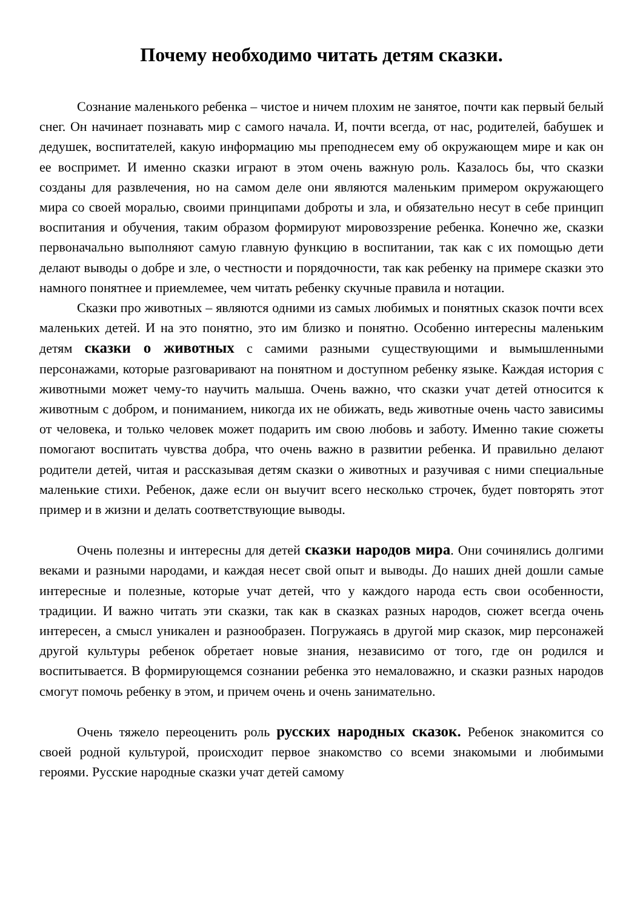Почему необходимо читать детям сказки.
Сознание маленького ребенка – чистое и ничем плохим не занятое, почти как первый белый снег. Он начинает познавать мир с самого начала. И, почти всегда, от нас, родителей, бабушек и дедушек, воспитателей, какую информацию мы преподнесем ему об окружающем мире и как он ее воспримет. И именно сказки играют в этом очень важную роль. Казалось бы, что сказки созданы для развлечения, но на самом деле они являются маленьким примером окружающего мира со своей моралью, своими принципами доброты и зла, и обязательно несут в себе принцип воспитания и обучения, таким образом формируют мировоззрение ребенка. Конечно же, сказки первоначально выполняют самую главную функцию в воспитании, так как с их помощью дети делают выводы о добре и зле, о честности и порядочности, так как ребенку на примере сказки это намного понятнее и приемлемее, чем читать ребенку скучные правила и нотации.
Сказки про животных – являются одними из самых любимых и понятных сказок почти всех маленьких детей. И на это понятно, это им близко и понятно. Особенно интересны маленьким детям сказки о животных с самими разными существующими и вымышленными персонажами, которые разговаривают на понятном и доступном ребенку языке. Каждая история с животными может чему-то научить малыша. Очень важно, что сказки учат детей относится к животным с добром, и пониманием, никогда их не обижать, ведь животные очень часто зависимы от человека, и только человек может подарить им свою любовь и заботу. Именно такие сюжеты помогают воспитать чувства добра, что очень важно в развитии ребенка. И правильно делают родители детей, читая и рассказывая детям сказки о животных и разучивая с ними специальные маленькие стихи. Ребенок, даже если он выучит всего несколько строчек, будет повторять этот пример и в жизни и делать соответствующие выводы.
Очень полезны и интересны для детей сказки народов мира. Они сочинялись долгими веками и разными народами, и каждая несет свой опыт и выводы. До наших дней дошли самые интересные и полезные, которые учат детей, что у каждого народа есть свои особенности, традиции. И важно читать эти сказки, так как в сказках разных народов, сюжет всегда очень интересен, а смысл уникален и разнообразен. Погружаясь в другой мир сказок, мир персонажей другой культуры ребенок обретает новые знания, независимо от того, где он родился и воспитывается. В формирующемся сознании ребенка это немаловажно, и сказки разных народов смогут помочь ребенку в этом, и причем очень и очень занимательно.
Очень тяжело переоценить роль русских народных сказок. Ребенок знакомится со своей родной культурой, происходит первое знакомство со всеми знакомыми и любимыми героями. Русские народные сказки учат детей самому